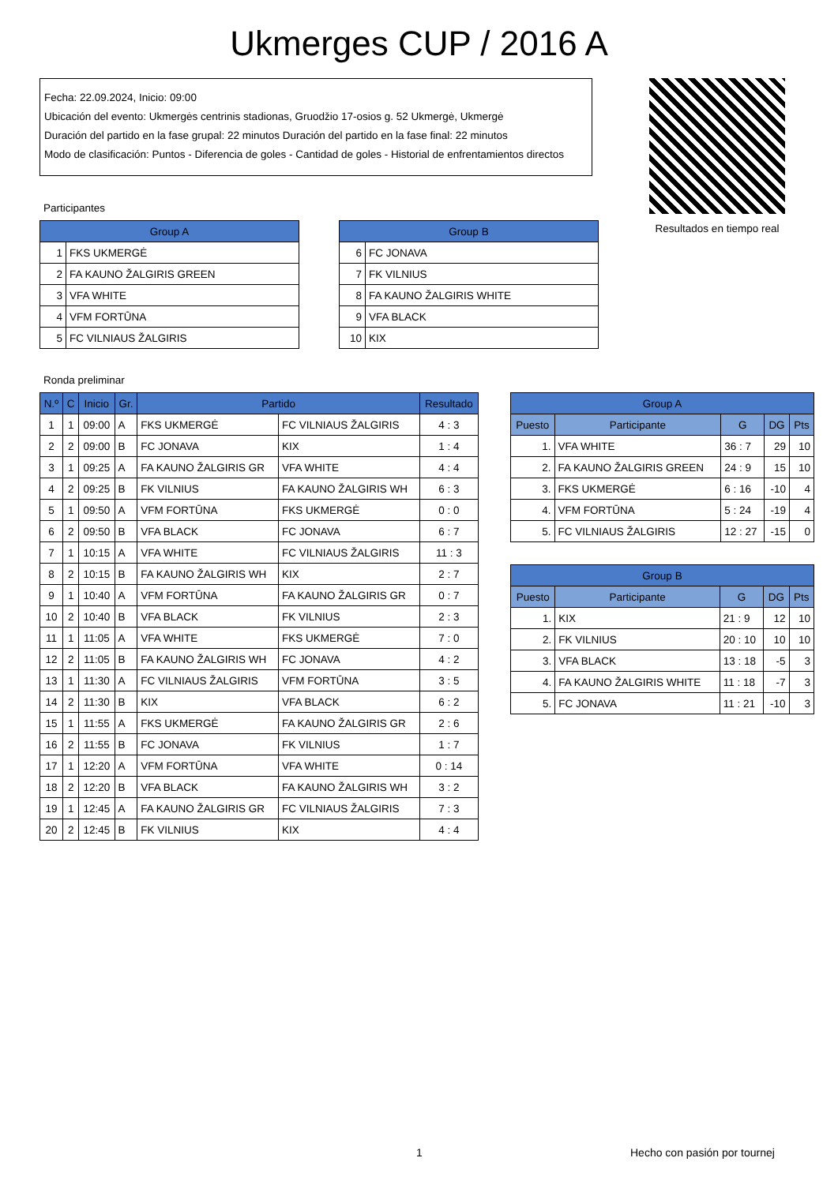Ukmerges CUP / 2016 A
Fecha: 22.09.2024, Inicio: 09:00
Ubicación del evento: Ukmergės centrinis stadionas, Gruodžio 17-osios g. 52 Ukmergė, Ukmergė
Duración del partido en la fase grupal: 22 minutos Duración del partido en la fase final: 22 minutos
Modo de clasificación: Puntos - Diferencia de goles - Cantidad de goles - Historial de enfrentamientos directos
Resultados en tiempo real
Participantes
| Group A | |
| --- | --- |
| 1 | FKS UKMERGĖ |
| 2 | FA KAUNO ŽALGIRIS GREEN |
| 3 | VFA WHITE |
| 4 | VFM FORTŪNA |
| 5 | FC VILNIAUS ŽALGIRIS |
| Group B | |
| --- | --- |
| 6 | FC JONAVA |
| 7 | FK VILNIUS |
| 8 | FA KAUNO ŽALGIRIS WHITE |
| 9 | VFA BLACK |
| 10 | KIX |
Ronda preliminar
| N.º | C | Inicio | Gr. | Partido | | Resultado |
| --- | --- | --- | --- | --- | --- | --- |
| 1 | 1 | 09:00 | A | FKS UKMERGĖ | FC VILNIAUS ŽALGIRIS | 4 : 3 |
| 2 | 2 | 09:00 | B | FC JONAVA | KIX | 1 : 4 |
| 3 | 1 | 09:25 | A | FA KAUNO ŽALGIRIS GR | VFA WHITE | 4 : 4 |
| 4 | 2 | 09:25 | B | FK VILNIUS | FA KAUNO ŽALGIRIS WH | 6 : 3 |
| 5 | 1 | 09:50 | A | VFM FORTŪNA | FKS UKMERGĖ | 0 : 0 |
| 6 | 2 | 09:50 | B | VFA BLACK | FC JONAVA | 6 : 7 |
| 7 | 1 | 10:15 | A | VFA WHITE | FC VILNIAUS ŽALGIRIS | 11 : 3 |
| 8 | 2 | 10:15 | B | FA KAUNO ŽALGIRIS WH | KIX | 2 : 7 |
| 9 | 1 | 10:40 | A | VFM FORTŪNA | FA KAUNO ŽALGIRIS GR | 0 : 7 |
| 10 | 2 | 10:40 | B | VFA BLACK | FK VILNIUS | 2 : 3 |
| 11 | 1 | 11:05 | A | VFA WHITE | FKS UKMERGĖ | 7 : 0 |
| 12 | 2 | 11:05 | B | FA KAUNO ŽALGIRIS WH | FC JONAVA | 4 : 2 |
| 13 | 1 | 11:30 | A | FC VILNIAUS ŽALGIRIS | VFM FORTŪNA | 3 : 5 |
| 14 | 2 | 11:30 | B | KIX | VFA BLACK | 6 : 2 |
| 15 | 1 | 11:55 | A | FKS UKMERGĖ | FA KAUNO ŽALGIRIS GR | 2 : 6 |
| 16 | 2 | 11:55 | B | FC JONAVA | FK VILNIUS | 1 : 7 |
| 17 | 1 | 12:20 | A | VFM FORTŪNA | VFA WHITE | 0 : 14 |
| 18 | 2 | 12:20 | B | VFA BLACK | FA KAUNO ŽALGIRIS WH | 3 : 2 |
| 19 | 1 | 12:45 | A | FA KAUNO ŽALGIRIS GR | FC VILNIAUS ŽALGIRIS | 7 : 3 |
| 20 | 2 | 12:45 | B | FK VILNIUS | KIX | 4 : 4 |
| Group A | | | | |
| --- | --- | --- | --- | --- |
| Puesto | Participante | G | DG | Pts |
| 1. | VFA WHITE | 36 : 7 | 29 | 10 |
| 2. | FA KAUNO ŽALGIRIS GREEN | 24 : 9 | 15 | 10 |
| 3. | FKS UKMERGĖ | 6 : 16 | -10 | 4 |
| 4. | VFM FORTŪNA | 5 : 24 | -19 | 4 |
| 5. | FC VILNIAUS ŽALGIRIS | 12 : 27 | -15 | 0 |
| Group B | | | | |
| --- | --- | --- | --- | --- |
| Puesto | Participante | G | DG | Pts |
| 1. | KIX | 21 : 9 | 12 | 10 |
| 2. | FK VILNIUS | 20 : 10 | 10 | 10 |
| 3. | VFA BLACK | 13 : 18 | -5 | 3 |
| 4. | FA KAUNO ŽALGIRIS WHITE | 11 : 18 | -7 | 3 |
| 5. | FC JONAVA | 11 : 21 | -10 | 3 |
1 Hecho con pasión por tournej